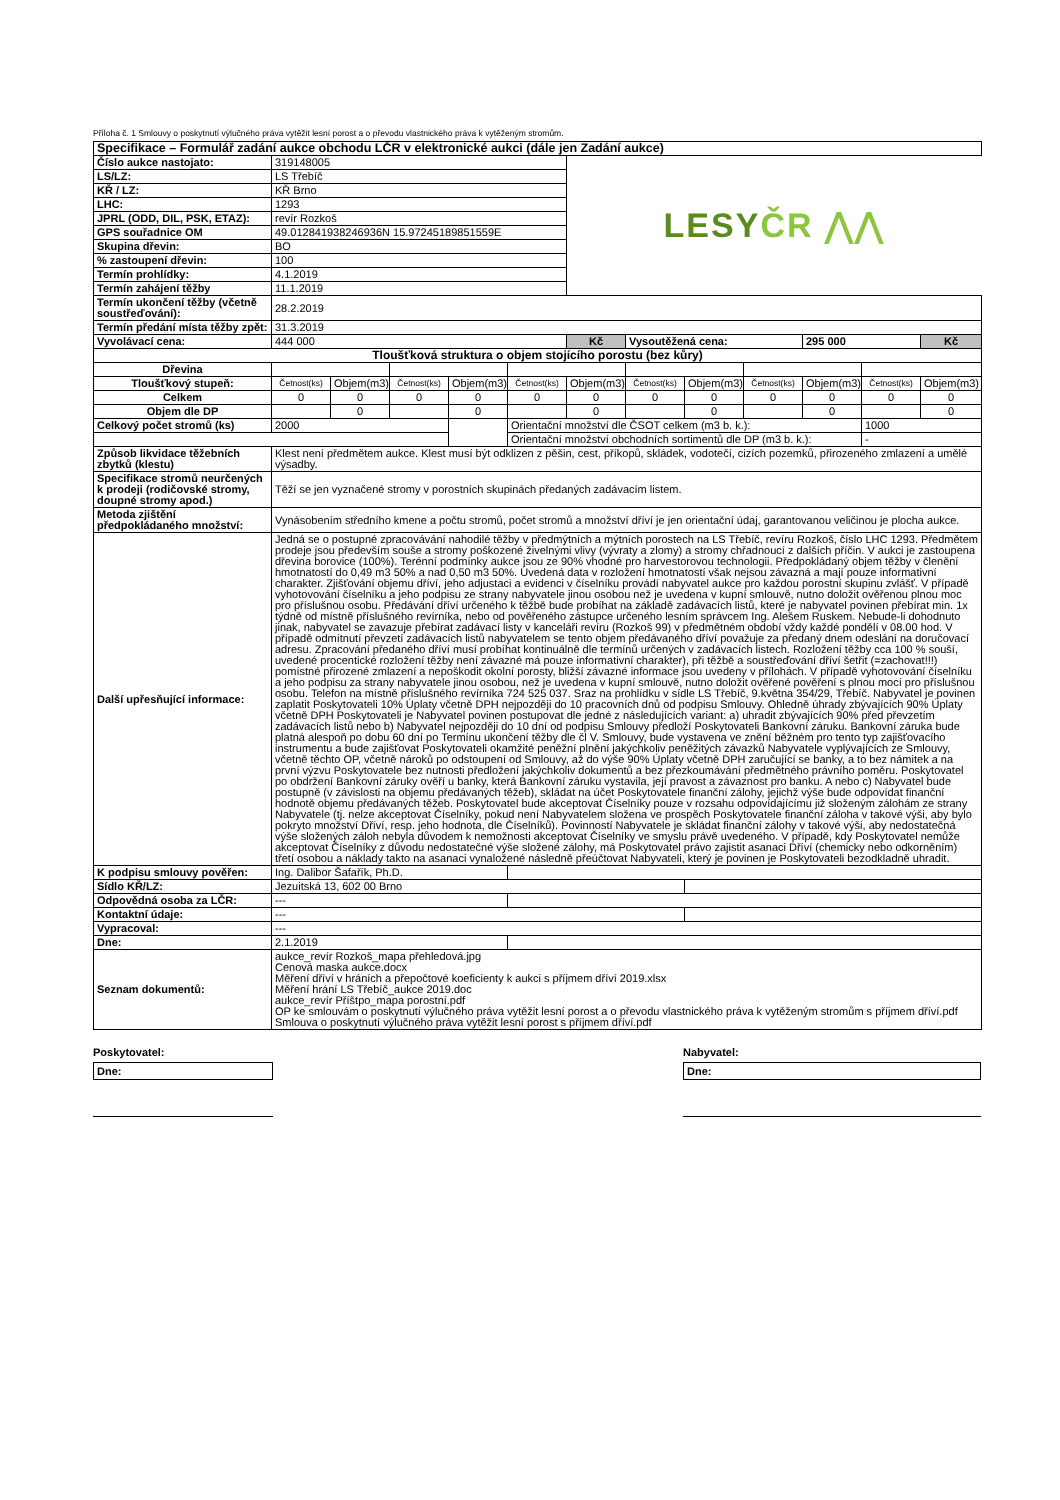Příloha č. 1 Smlouvy o poskytnutí výlučného práva vytěžit lesní porost a o převodu vlastnického práva k vytěženým stromům.
| Specifikace – Formulář zadání aukce obchodu LČR v elektronické aukci (dále jen Zadání aukce) | | | | | | | | | | | | |
| Číslo aukce nastojato: | 319148005 | | | | | LESY ČR ⋀⋀ | | | | | | |
| LS/LZ: | LS Třebíč | | | | | | | | | | | |
| KŘ / LZ: | KŘ Brno | | | | | | | | | | | |
| LHC: | 1293 | | | | | | | | | | | |
| JPRL (ODD, DIL, PSK, ETAZ): | revír Rozkoš | | | | | | | | | | | |
| GPS souřadnice OM | 49.012841938246936N 15.97245189851559E | | | | | | | | | | | |
| Skupina dřevin: | BO | | | | | | | | | | | |
| % zastoupení dřevin: | 100 | | | | | | | | | | | |
| Termín prohlídky: | 4.1.2019 | | | | | | | | | | | |
| Termín zahájení těžby | 11.1.2019 | | | | | | | | | | | |
| Termín ukončení těžby (včetně soustřeďování): | 28.2.2019 | | | | | | | | | | | |
| Termín předání místa těžby zpět: | 31.3.2019 | | | | | | | | | | | |
| Vyvolávací cena: | 444 000 | | | | | Kč | Vysoutěžená cena: | | | 295 000 | | Kč |
| Tloušťková struktura o objem stojícího porostu (bez kůry) | | | | | | | | | | | | |
| Dřevina | | | | | | | | | | | | |
| Tloušťkový stupeň: | Četnost(ks) | Objem(m3) | Četnost(ks) | Objem(m3) | Četnost(ks) | Objem(m3) | Četnost(ks) | Objem(m3) | Četnost(ks) | Objem(m3) | Četnost(ks) | Objem(m3) |
| Celkem | 0 | 0 | 0 | 0 | 0 | 0 | 0 | 0 | 0 | 0 | 0 | 0 |
| Objem dle DP | | 0 | | 0 | | 0 | | 0 | | 0 | | 0 |
| Celkový počet stromů (ks) | 2000 | | | | Orientační množství dle ČSOT celkem (m3 b. k.): | | | | | | 1000 | |
| | | | | | Orientační množství obchodních sortimentů dle DP (m3 b. k.): | | | | | | - | |
| Způsob likvidace těžebních zbytků (klestu) | Klest není předmětem aukce. Klest musí být odklizen z pěšin, cest, příkopů, skládek, vodotečí, cizích pozemků, přirozeného zmlazení a umělé výsadby. | | | | | | | | | | | |
| Specifikace stromů neurčených k prodeji (rodičovské stromy, doupné stromy apod.) | Těží se jen vyznačené stromy v porostních skupinách předaných zadávacím listem. | | | | | | | | | | | |
| Metoda zjištění předpokládaného množství: | Vynásobením středního kmene a počtu stromů, počet stromů a množství dříví je jen orientační údaj, garantovanou veličinou je plocha aukce. | | | | | | | | | | | |
| Další upřesňující informace: | Jedná se o postupné zpracovávání nahodilé těžby v předmýtních a mýtních porostech na LS Třebíč, revíru Rozkoš, číslo LHC 1293. Předmětem prodeje jsou především souše a stromy poškozené živelnými vlivy (vývraty a zlomy) a stromy chřadnoucí z dalších příčin. V aukci je zastoupena dřevina borovice (100%). Terénní podmínky aukce jsou ze 90% vhodné pro harvestorovou technologii. Předpokládaný objem těžby v členění hmotnatostí do 0,49 m3 50% a nad 0,50 m3 50%. Uvedená data v rozložení hmotnatostí však nejsou závazná a mají pouze informativní charakter. Zjišťování objemu dříví, jeho adjustaci a evidenci v číselníku provádí nabyvatel aukce pro každou porostní skupinu zvlášť. V případě vyhotovování číselníku a jeho podpisu ze strany nabyvatele jinou osobou než je uvedena v kupní smlouvě, nutno doložit ověřenou plnou moc pro příslušnou osobu. Předávání dříví určeného k těžbě bude probíhat na základě zadávacích listů, které je nabyvatel povinen přebírat min. 1x týdně od místně příslušného revírníka, nebo od pověřeného zástupce určeného lesním správcem Ing. Alešem Ruskem. Nebude-li dohodnuto jinak, nabyvatel se zavazuje přebírat zadávací listy v kanceláři revíru (Rozkoš 99) v předmětném období vždy každé pondělí v 08.00 hod. V případě odmítnutí převzetí zadávacích listů nabyvatelem se tento objem předávaného dříví považuje za předaný dnem odeslání na doručovací adresu. Zpracování předaného dříví musí probíhat kontinuálně dle termínů určených v zadávacích listech. Rozložení těžby cca 100 % souší, uvedené procentické rozložení těžby není závazné má pouze informativní charakter), při těžbě a soustřeďování dříví šetřit (=zachovat!!!) pomístné přirozené zmlazení a nepoškodit okolní porosty, bližší závazné informace jsou uvedeny v přílohách. V případě vyhotovování číselníku a jeho podpisu za strany nabyvatele jinou osobou, než je uvedena v kupní smlouvě, nutno doložit ověřené pověření s plnou mocí pro příslušnou osobu. Telefon na místně příslušného revírníka 724 525 037. Sraz na prohlídku v sídle LS Třebíč, 9.května 354/29, Třebíč. Nabyvatel je povinen zaplatit Poskytovateli 10% Úplaty včetně DPH nejpozději do 10 pracovních dnů od podpisu Smlouvy. Ohledně úhrady zbývajících 90% Úplaty včetně DPH Poskytovateli je Nabyvatel povinen postupovat dle jedné z následujících variant: a) uhradit zbývajících 90% před převzetím zadávacích listů nebo b) Nabyvatel nejpozději do 10 dní od podpisu Smlouvy předloží Poskytovateli Bankovní záruku. Bankovní záruka bude platná alespoň po dobu 60 dní po Termínu ukončení těžby dle čl V. Smlouvy, bude vystavena ve znění běžném pro tento typ zajišťovacího instrumentu a bude zajišťovat Poskytovateli okamžité peněžní plnění jakýchkoliv peněžitých závazků Nabyvatele vyplývajících ze Smlouvy, včetně těchto OP, včetně nároků po odstoupení od Smlouvy, až do výše 90% Úplaty včetně DPH zaručující se banky, a to bez námitek a na první výzvu Poskytovatele bez nutnosti předložení jakýchkoliv dokumentů a bez přezkoumávání předmětného právního poměru. Poskytovatel po obdržení Bankovní záruky ověří u banky, která Bankovní záruku vystavila, její pravost a závaznost pro banku. A nebo c) Nabyvatel bude postupně (v závislosti na objemu předávaných těžeb), skládat na účet Poskytovatele finanční zálohy, jejichž výše bude odpovídat finanční hodnotě objemu předávaných těžeb. Poskytovatel bude akceptovat Číselníky pouze v rozsahu odpovídajícímu již složeným zálohám ze strany Nabyvatele (tj. nelze akceptovat Číselníky, pokud není Nabyvatelem složena ve prospěch Poskytovatele finanční záloha v takové výši, aby bylo pokryto množství Dříví, resp. jeho hodnota, dle Číselníků). Povinností Nabyvatele je skládat finanční zálohy v takové výši, aby nedostatečná výše složených záloh nebyla důvodem k nemožnosti akceptovat Číselníky ve smyslu právě uvedeného. V případě, kdy Poskytovatel nemůže akceptovat Číselníky z důvodu nedostatečné výše složené zálohy, má Poskytovatel právo zajistit asanaci Dříví (chemicky nebo odkorněním) třetí osobou a náklady takto na asanaci vynaložené následně přeúčtovat Nabyvateli, který je povinen je Poskytovateli bezodkladně uhradit. | | | | | | | | | | | |
| K podpisu smlouvy pověřen: | Ing. Dalibor Šafařík, Ph.D. | | | | | | | | | | | |
| Sídlo KŘ/LZ: | Jezuitská 13, 602 00 Brno | | | | | | | | | | | |
| Odpovědná osoba za LČR: | --- | | | | | | | | | | | |
| Kontaktní údaje: | --- | | | | | | | | | | | |
| Vypracoval: | --- | | | | | | | | | | | |
| Dne: | 2.1.2019 | | | | | | | | | | | |
| Seznam dokumentů: | aukce_revír Rozkoš_mapa přehledová.jpg Cenová maska aukce.docx Měření dříví v hráních a přepočtové koeficienty k aukci s příjmem dříví 2019.xlsx Měření hrání LS Třebíč_aukce 2019.doc aukce_revír Příštpo_mapa porostní.pdf OP ke smlouvám o poskytnutí výlučného práva vytěžit lesní porost a o převodu vlastnického práva k vytěženým stromům s příjmem dříví.pdf Smlouva o poskytnutí výlučného práva vytěžit lesní porost s příjmem dříví.pdf | | | | | | | | | | | |
Poskytovatel:
Dne:
Nabyvatel:
Dne: